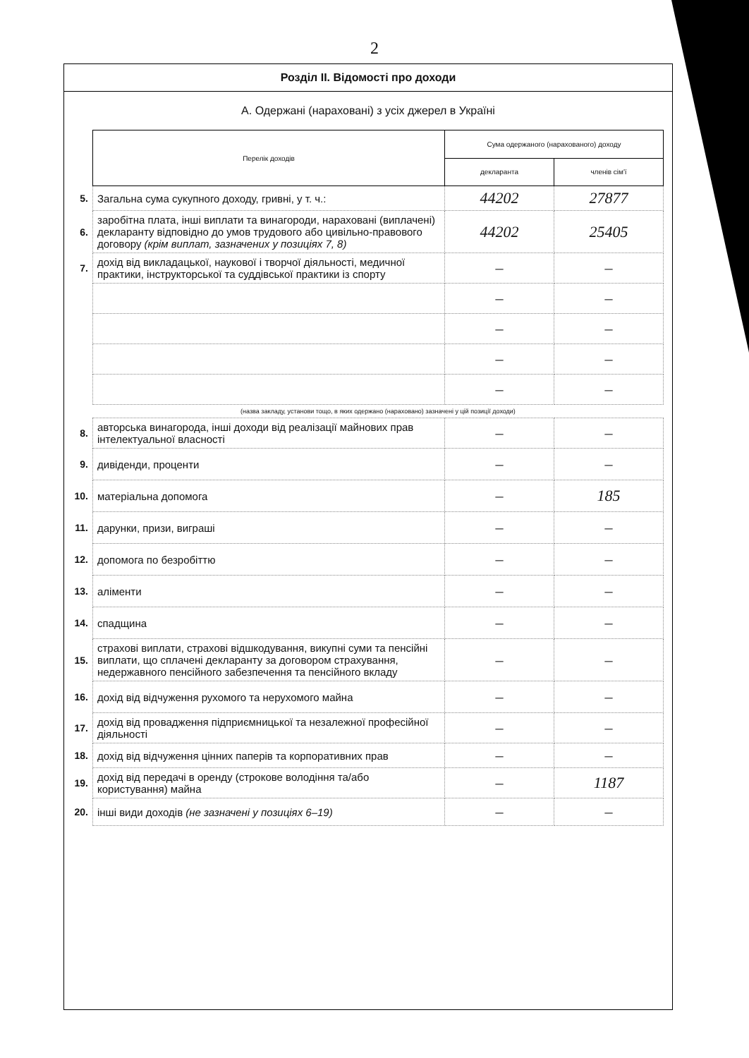2
Розділ II. Відомості про доходи
А. Одержані (нараховані) з усіх джерел в Україні
| | Перелік доходів | Сума одержаного (нарахованого) доходу | |
| | | декларанта | членів сім'ї |
| 5. | Загальна сума сукупного доходу, гривні, у т. ч.: | 44202 | 27877 |
| 6. | заробітна плата, інші виплати та винагороди, нараховані (виплачені) декларанту відповідно до умов трудового або цивільно-правового договору (крім виплат, зазначених у позиціях 7, 8) | 44202 | 25405 |
| 7. | дохід від викладацької, наукової і творчої діяльності, медичної практики, інструкторської та суддівської практики із спорту | – | – |
| | | – | – |
| | | – | – |
| | | – | – |
| | | – | – |
| | (назва закладу, установи тощо, в яких одержано (нараховано) зазначені у цій позиції доходи) | | |
| 8. | авторська винагорода, інші доходи від реалізації майнових прав інтелектуальної власності | – | – |
| 9. | дивіденди, проценти | – | – |
| 10. | матеріальна допомога | – | 185 |
| 11. | дарунки, призи, виграші | – | – |
| 12. | допомога по безробіттю | – | – |
| 13. | аліменти | – | – |
| 14. | спадщина | – | – |
| 15. | страхові виплати, страхові відшкодування, викупні суми та пенсійні виплати, що сплачені декларанту за договором страхування, недержавного пенсійного забезпечення та пенсійного вкладу | – | – |
| 16. | дохід від відчуження рухомого та нерухомого майна | – | – |
| 17. | дохід від провадження підприємницької та незалежної професійної діяльності | – | – |
| 18. | дохід від відчуження цінних паперів та корпоративних прав | – | – |
| 19. | дохід від передачі в оренду (строкове володіння та/або користування) майна | – | 1187 |
| 20. | інші види доходів (не зазначені у позиціях 6–19) | – | – |